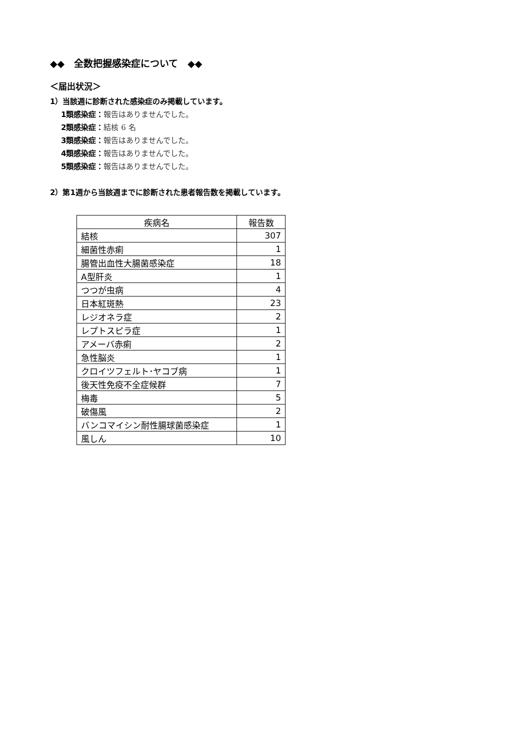◆◆　全数把握感染症について　◆◆
＜届出状況＞
1）当該週に診断された感染症のみ掲載しています。
1類感染症：報告はありませんでした。
2類感染症：結核 6 名
3類感染症：報告はありませんでした。
4類感染症：報告はありませんでした。
5類感染症：報告はありませんでした。
2）第1週から当該週までに診断された患者報告数を掲載しています。
| 疾病名 | 報告数 |
| --- | --- |
| 結核 | 307 |
| 細菌性赤痢 | 1 |
| 腸管出血性大腸菌感染症 | 18 |
| A型肝炎 | 1 |
| つつが虫病 | 4 |
| 日本紅斑熱 | 23 |
| レジオネラ症 | 2 |
| レプトスピラ症 | 1 |
| アメーバ赤痢 | 2 |
| 急性脳炎 | 1 |
| クロイツフェルト･ヤコブ病 | 1 |
| 後天性免疫不全症候群 | 7 |
| 梅毒 | 5 |
| 破傷風 | 2 |
| バンコマイシン耐性腸球菌感染症 | 1 |
| 風しん | 10 |